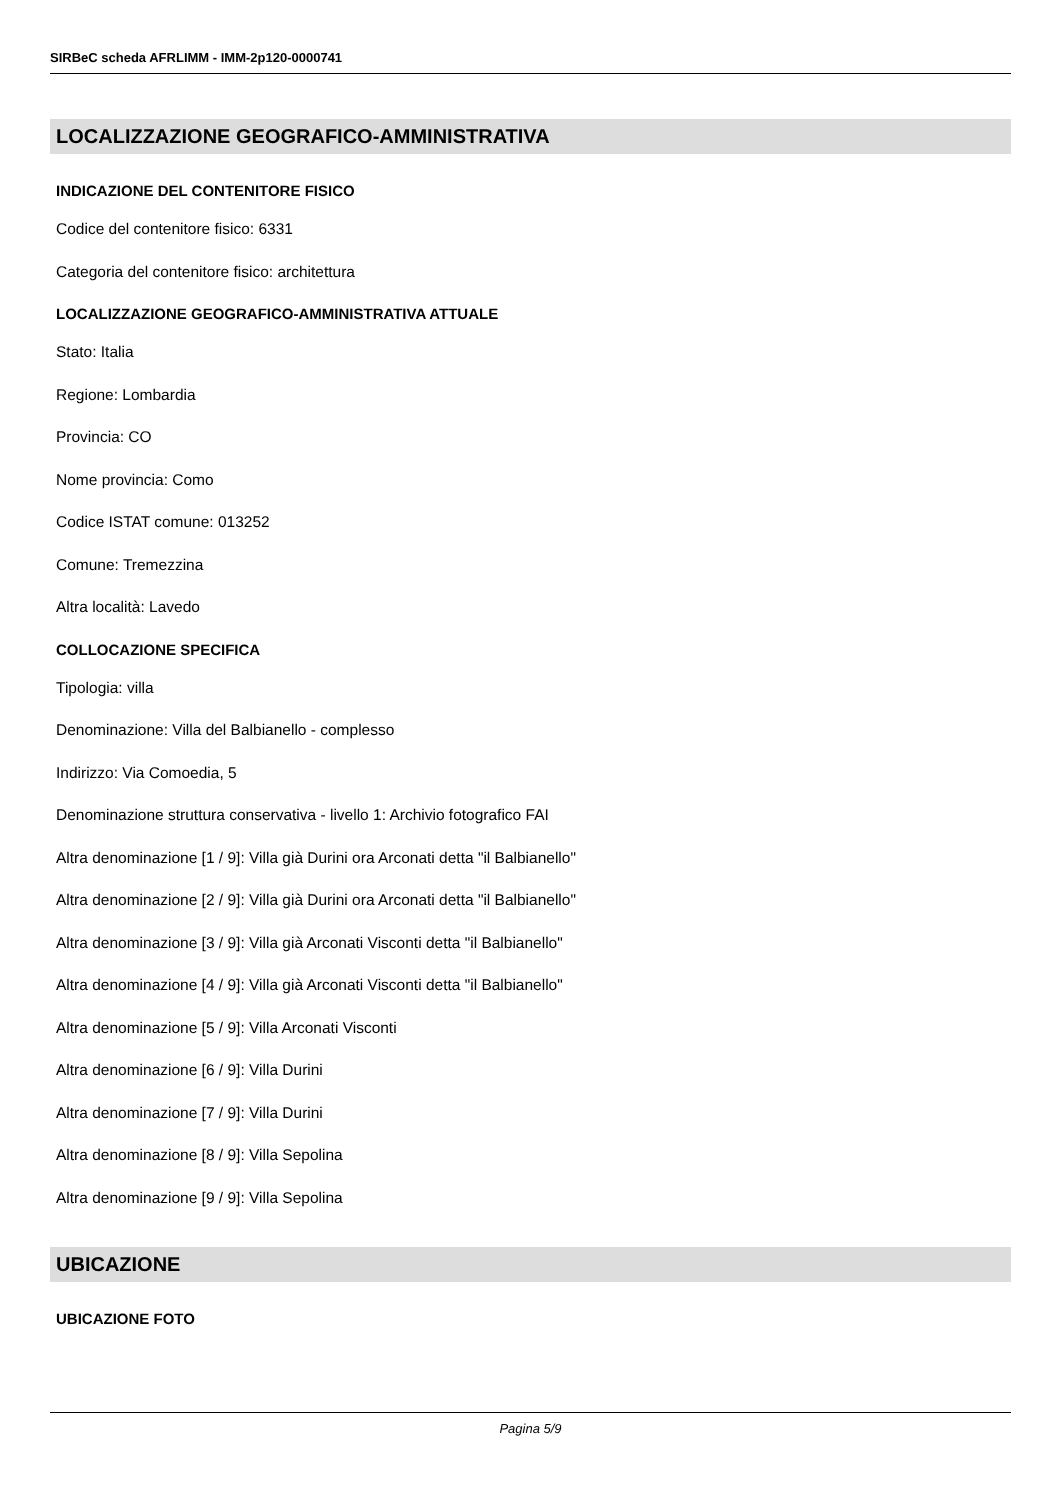SIRBeC scheda AFRLIMM - IMM-2p120-0000741
LOCALIZZAZIONE GEOGRAFICO-AMMINISTRATIVA
INDICAZIONE DEL CONTENITORE FISICO
Codice del contenitore fisico: 6331
Categoria del contenitore fisico: architettura
LOCALIZZAZIONE GEOGRAFICO-AMMINISTRATIVA ATTUALE
Stato: Italia
Regione: Lombardia
Provincia: CO
Nome provincia: Como
Codice ISTAT comune: 013252
Comune: Tremezzina
Altra località: Lavedo
COLLOCAZIONE SPECIFICA
Tipologia: villa
Denominazione: Villa del Balbianello - complesso
Indirizzo: Via Comoedia, 5
Denominazione struttura conservativa - livello 1: Archivio fotografico FAI
Altra denominazione [1 / 9]: Villa già Durini ora Arconati detta "il Balbianello"
Altra denominazione [2 / 9]: Villa già Durini ora Arconati detta "il Balbianello"
Altra denominazione [3 / 9]: Villa già Arconati Visconti detta "il Balbianello"
Altra denominazione [4 / 9]: Villa già Arconati Visconti detta "il Balbianello"
Altra denominazione [5 / 9]: Villa Arconati Visconti
Altra denominazione [6 / 9]: Villa Durini
Altra denominazione [7 / 9]: Villa Durini
Altra denominazione [8 / 9]: Villa Sepolina
Altra denominazione [9 / 9]: Villa Sepolina
UBICAZIONE
UBICAZIONE FOTO
Pagina 5/9